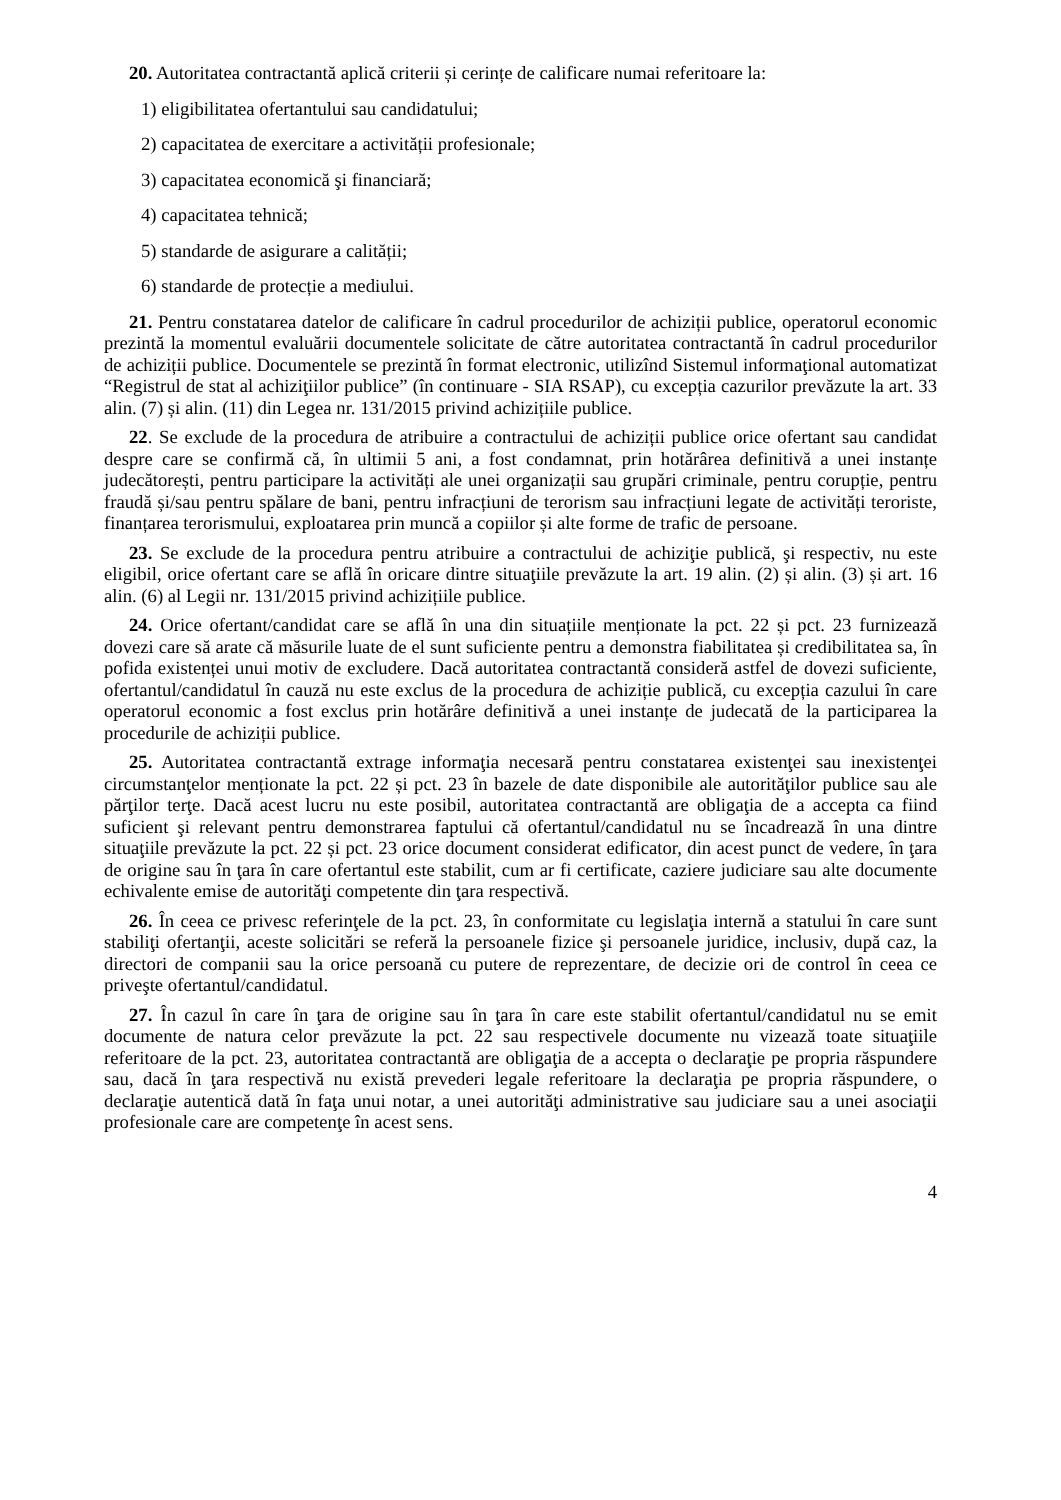20. Autoritatea contractantă aplică criterii și cerințe de calificare numai referitoare la:
1) eligibilitatea ofertantului sau candidatului;
2) capacitatea de exercitare a activității profesionale;
3) capacitatea economică şi financiară;
4) capacitatea tehnică;
5) standarde de asigurare a calității;
6) standarde de protecție a mediului.
21. Pentru constatarea datelor de calificare în cadrul procedurilor de achiziții publice, operatorul economic prezintă la momentul evaluării documentele solicitate de către autoritatea contractantă în cadrul procedurilor de achiziții publice. Documentele se prezintă în format electronic, utilizînd Sistemul informaţional automatizat “Registrul de stat al achiziţiilor publice” (în continuare - SIA RSAP), cu excepția cazurilor prevăzute la art. 33 alin. (7) și alin. (11) din Legea nr. 131/2015 privind achizițiile publice.
22. Se exclude de la procedura de atribuire a contractului de achiziții publice orice ofertant sau candidat despre care se confirmă că, în ultimii 5 ani, a fost condamnat, prin hotărârea definitivă a unei instanțe judecătorești, pentru participare la activități ale unei organizații sau grupări criminale, pentru corupție, pentru fraudă și/sau pentru spălare de bani, pentru infracțiuni de terorism sau infracțiuni legate de activități teroriste, finanțarea terorismului, exploatarea prin muncă a copiilor și alte forme de trafic de persoane.
23. Se exclude de la procedura pentru atribuire a contractului de achiziţie publică, şi respectiv, nu este eligibil, orice ofertant care se află în oricare dintre situaţiile prevăzute la art. 19 alin. (2) și alin. (3) și art. 16 alin. (6) al Legii nr. 131/2015 privind achizițiile publice.
24. Orice ofertant/candidat care se află în una din situațiile menționate la pct. 22 și pct. 23 furnizează dovezi care să arate că măsurile luate de el sunt suficiente pentru a demonstra fiabilitatea și credibilitatea sa, în pofida existenței unui motiv de excludere. Dacă autoritatea contractantă consideră astfel de dovezi suficiente, ofertantul/candidatul în cauză nu este exclus de la procedura de achiziție publică, cu excepția cazului în care operatorul economic a fost exclus prin hotărâre definitivă a unei instanțe de judecată de la participarea la procedurile de achiziții publice.
25. Autoritatea contractantă extrage informaţia necesară pentru constatarea existenţei sau inexistenţei circumstanţelor menționate la pct. 22 și pct. 23 în bazele de date disponibile ale autorităţilor publice sau ale părţilor terţe. Dacă acest lucru nu este posibil, autoritatea contractantă are obligaţia de a accepta ca fiind suficient şi relevant pentru demonstrarea faptului că ofertantul/candidatul nu se încadrează în una dintre situaţiile prevăzute la pct. 22 și pct. 23 orice document considerat edificator, din acest punct de vedere, în ţara de origine sau în ţara în care ofertantul este stabilit, cum ar fi certificate, caziere judiciare sau alte documente echivalente emise de autorităţi competente din ţara respectivă.
26. În ceea ce privesc referinţele de la pct. 23, în conformitate cu legislaţia internă a statului în care sunt stabiliţi ofertanţii, aceste solicitări se referă la persoanele fizice şi persoanele juridice, inclusiv, după caz, la directori de companii sau la orice persoană cu putere de reprezentare, de decizie ori de control în ceea ce priveşte ofertantul/candidatul.
27. În cazul în care în ţara de origine sau în ţara în care este stabilit ofertantul/candidatul nu se emit documente de natura celor prevăzute la pct. 22 sau respectivele documente nu vizează toate situaţiile referitoare de la pct. 23, autoritatea contractantă are obligaţia de a accepta o declaraţie pe propria răspundere sau, dacă în ţara respectivă nu există prevederi legale referitoare la declaraţia pe propria răspundere, o declaraţie autentică dată în faţa unui notar, a unei autorităţi administrative sau judiciare sau a unei asociaţii profesionale care are competenţe în acest sens.
4